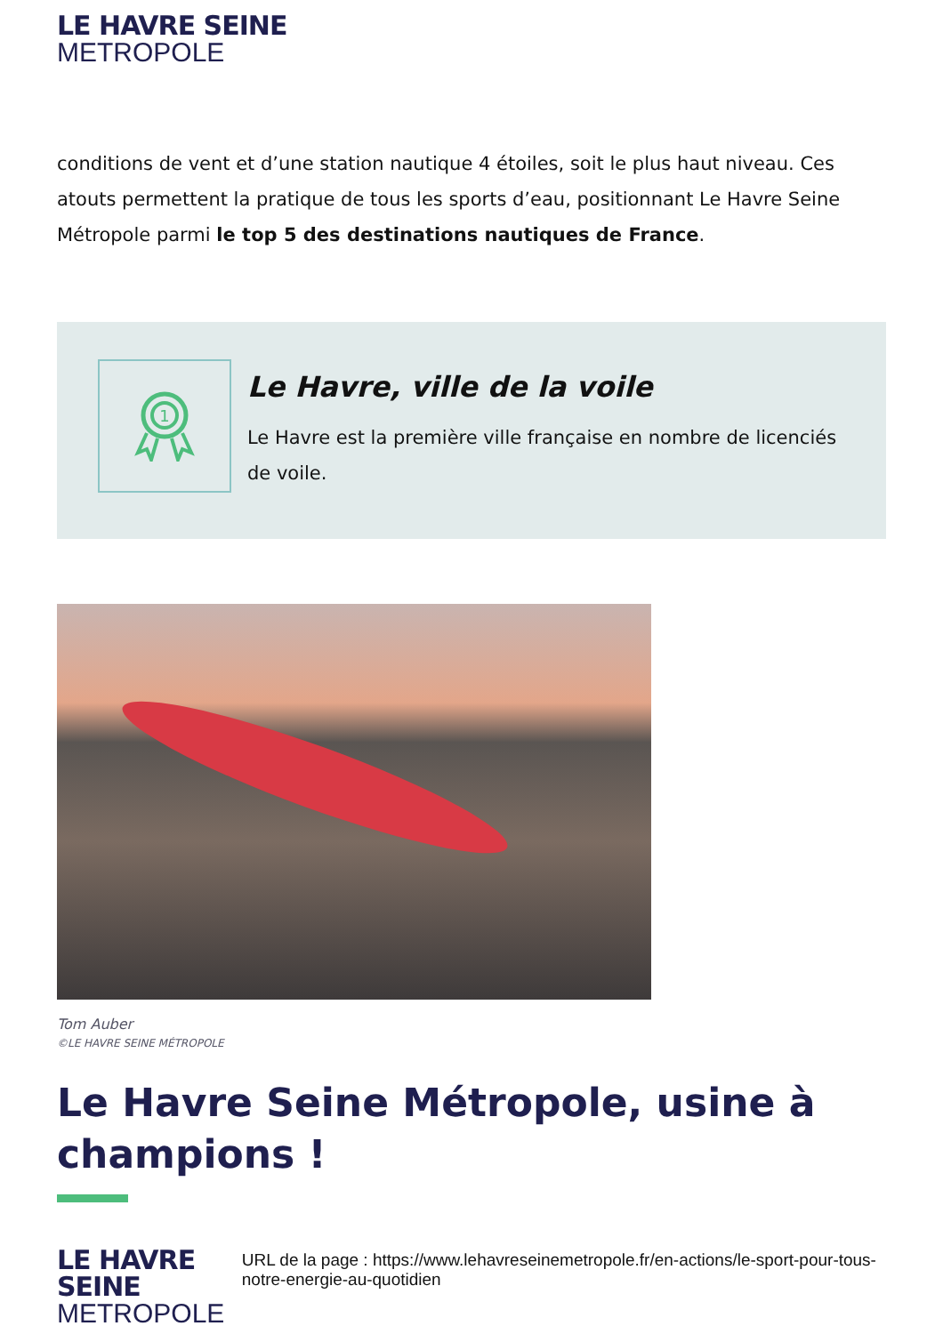LE HAVRE SEINE
METROPOLE
conditions de vent et d’une station nautique 4 étoiles, soit le plus haut niveau. Ces atouts permettent la pratique de tous les sports d’eau, positionnant Le Havre Seine Métropole parmi le top 5 des destinations nautiques de France.
1
Le Havre, ville de la voile
Le Havre est la première ville française en nombre de licenciés de voile.
Tom Auber
©LE HAVRE SEINE MÉTROPOLE
Le Havre Seine Métropole, usine à champions !
LE HAVRE SEINE
METROPOLE
URL de la page : https://www.lehavreseinemetropole.fr/en-actions/le-sport-pour-tous-notre-energie-au-quotidien